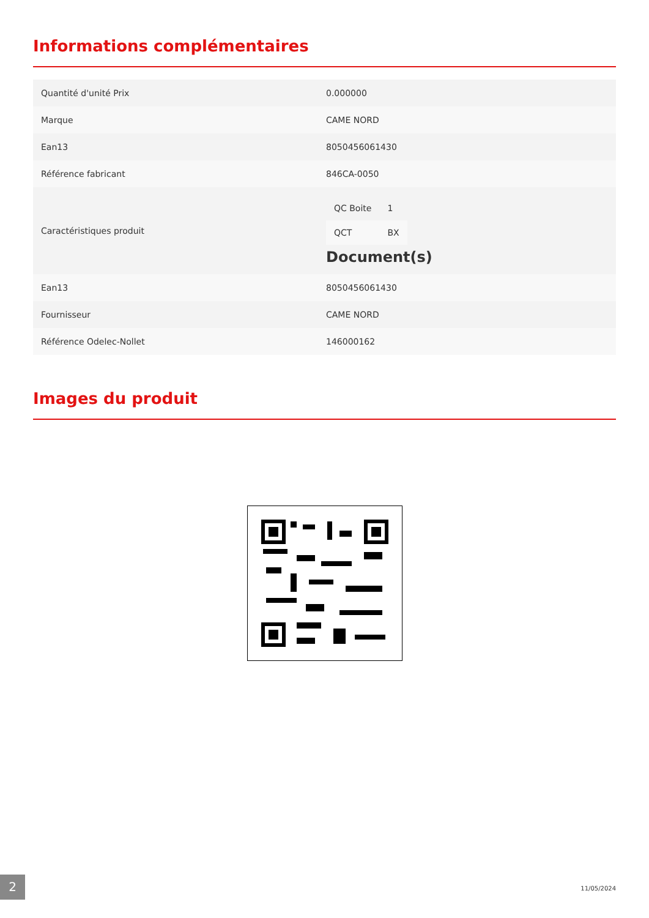Informations complémentaires
| Quantité d'unité Prix | 0.000000 |
| Marque | CAME NORD |
| Ean13 | 8050456061430 |
| Référence fabricant | 846CA-0050 |
| Caractéristiques produit | / QC Boite / 1 / / QCT / BX / Document(s) |
| Ean13 | 8050456061430 |
| Fournisseur | CAME NORD |
| Référence Odelec-Nollet | 146000162 |
Images du produit
2 11/05/2024